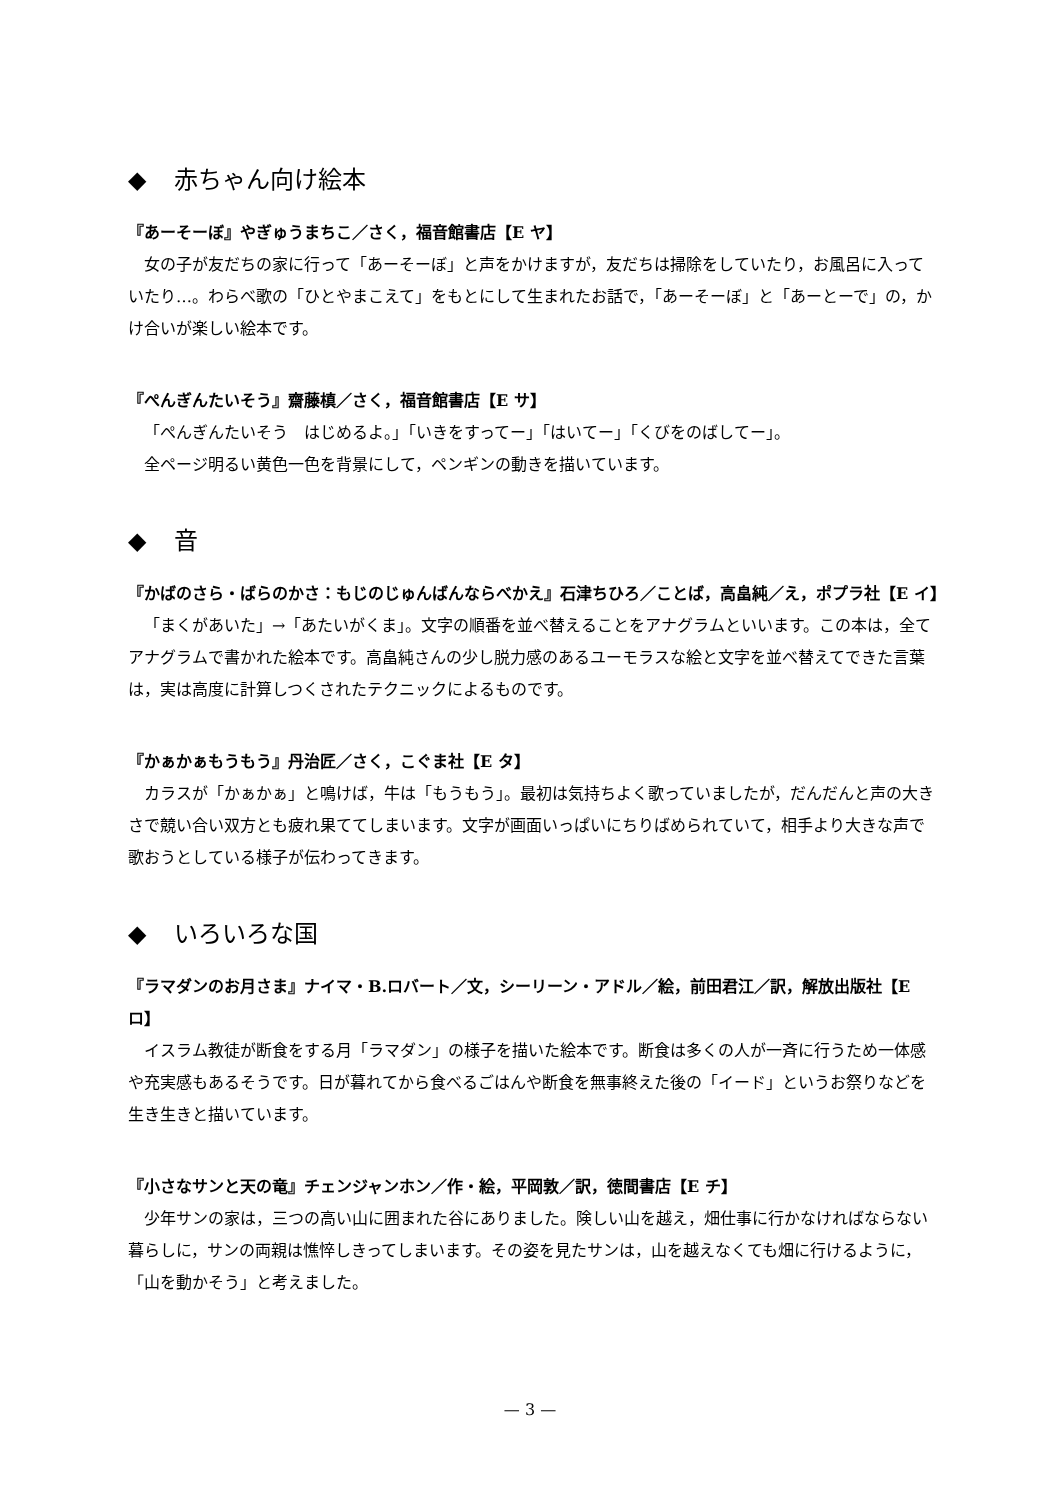◆ 赤ちゃん向け絵本
『あーそーぼ』やぎゅうまちこ／さく，福音館書店【E ヤ】
女の子が友だちの家に行って「あーそーぼ」と声をかけますが，友だちは掃除をしていたり，お風呂に入っていたり…。わらべ歌の「ひとやまこえて」をもとにして生まれたお話で，「あーそーぼ」と「あーとーで」の，かけ合いが楽しい絵本です。
『ぺんぎんたいそう』齋藤槙／さく，福音館書店【E サ】
「ぺんぎんたいそう　はじめるよ。」「いきをすってー」「はいてー」「くびをのばしてー」。
全ページ明るい黄色一色を背景にして，ペンギンの動きを描いています。
◆ 音
『かばのさら・ばらのかさ：もじのじゅんばんならべかえ』石津ちひろ／ことば，高畠純／え，ポプラ社【E イ】
「まくがあいた」→「あたいがくま」。文字の順番を並べ替えることをアナグラムといいます。この本は，全てアナグラムで書かれた絵本です。高畠純さんの少し脱力感のあるユーモラスな絵と文字を並べ替えてできた言葉は，実は高度に計算しつくされたテクニックによるものです。
『かぁかぁもうもう』丹治匠／さく，こぐま社【E タ】
カラスが「かぁかぁ」と鳴けば，牛は「もうもう」。最初は気持ちよく歌っていましたが，だんだんと声の大きさで競い合い双方とも疲れ果ててしまいます。文字が画面いっぱいにちりばめられていて，相手より大きな声で歌おうとしている様子が伝わってきます。
◆ いろいろな国
『ラマダンのお月さま』ナイマ・B.ロバート／文，シーリーン・アドル／絵，前田君江／訳，解放出版社【E ロ】
イスラム教徒が断食をする月「ラマダン」の様子を描いた絵本です。断食は多くの人が一斉に行うため一体感や充実感もあるそうです。日が暮れてから食べるごはんや断食を無事終えた後の「イード」というお祭りなどを生き生きと描いています。
『小さなサンと天の竜』チェンジャンホン／作・絵，平岡敦／訳，徳間書店【E チ】
少年サンの家は，三つの高い山に囲まれた谷にありました。険しい山を越え，畑仕事に行かなければならない暮らしに，サンの両親は憔悴しきってしまいます。その姿を見たサンは，山を越えなくても畑に行けるように，「山を動かそう」と考えました。
— 3 —